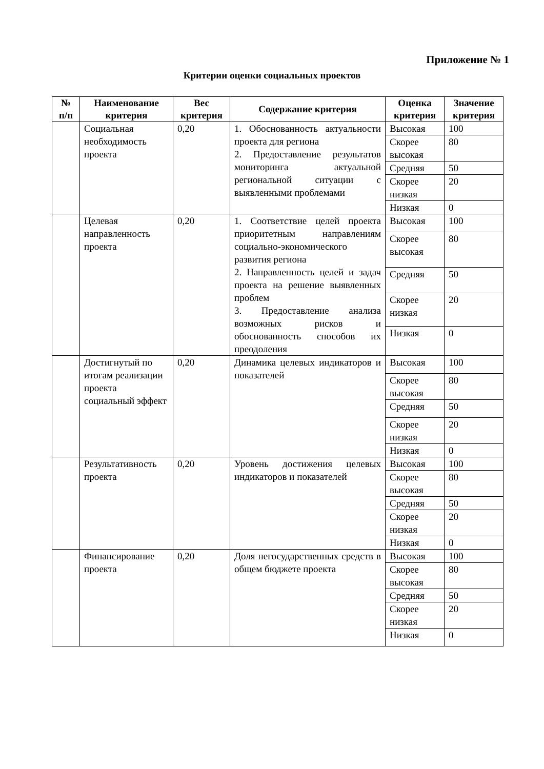Приложение № 1
Критерии оценки социальных проектов
| № п/п | Наименование критерия | Вес критерия | Содержание критерия | Оценка критерия | Значение критерия |
| --- | --- | --- | --- | --- | --- |
| | Социальная необходимость проекта | 0,20 | 1. Обоснованность актуальности проекта для региона 2. Предоставление результатов мониторинга актуальной региональной ситуации с выявленными проблемами | Высокая | 100 |
| | | | | Скорее высокая | 80 |
| | | | | Средняя | 50 |
| | | | | Скорее низкая | 20 |
| | | | | Низкая | 0 |
| | Целевая направленность проекта | 0,20 | 1. Соответствие целей проекта приоритетным направлениям социально-экономического развития региона 2. Направленность целей и задач проекта на решение выявленных проблем 3. Предоставление анализа возможных рисков и обоснованность способов их преодоления | Высокая | 100 |
| | | | | Скорее высокая | 80 |
| | | | | Средняя | 50 |
| | | | | Скорее низкая | 20 |
| | | | | Низкая | 0 |
| | Достигнутый по итогам реализации проекта социальный эффект | 0,20 | Динамика целевых индикаторов и показателей | Высокая | 100 |
| | | | | Скорее высокая | 80 |
| | | | | Средняя | 50 |
| | | | | Скорее низкая | 20 |
| | | | | Низкая | 0 |
| | Результативность проекта | 0,20 | Уровень достижения целевых индикаторов и показателей | Высокая | 100 |
| | | | | Скорее высокая | 80 |
| | | | | Средняя | 50 |
| | | | | Скорее низкая | 20 |
| | | | | Низкая | 0 |
| | Финансирование проекта | 0,20 | Доля негосударственных средств в общем бюджете проекта | Высокая | 100 |
| | | | | Скорее высокая | 80 |
| | | | | Средняя | 50 |
| | | | | Скорее низкая | 20 |
| | | | | Низкая | 0 |